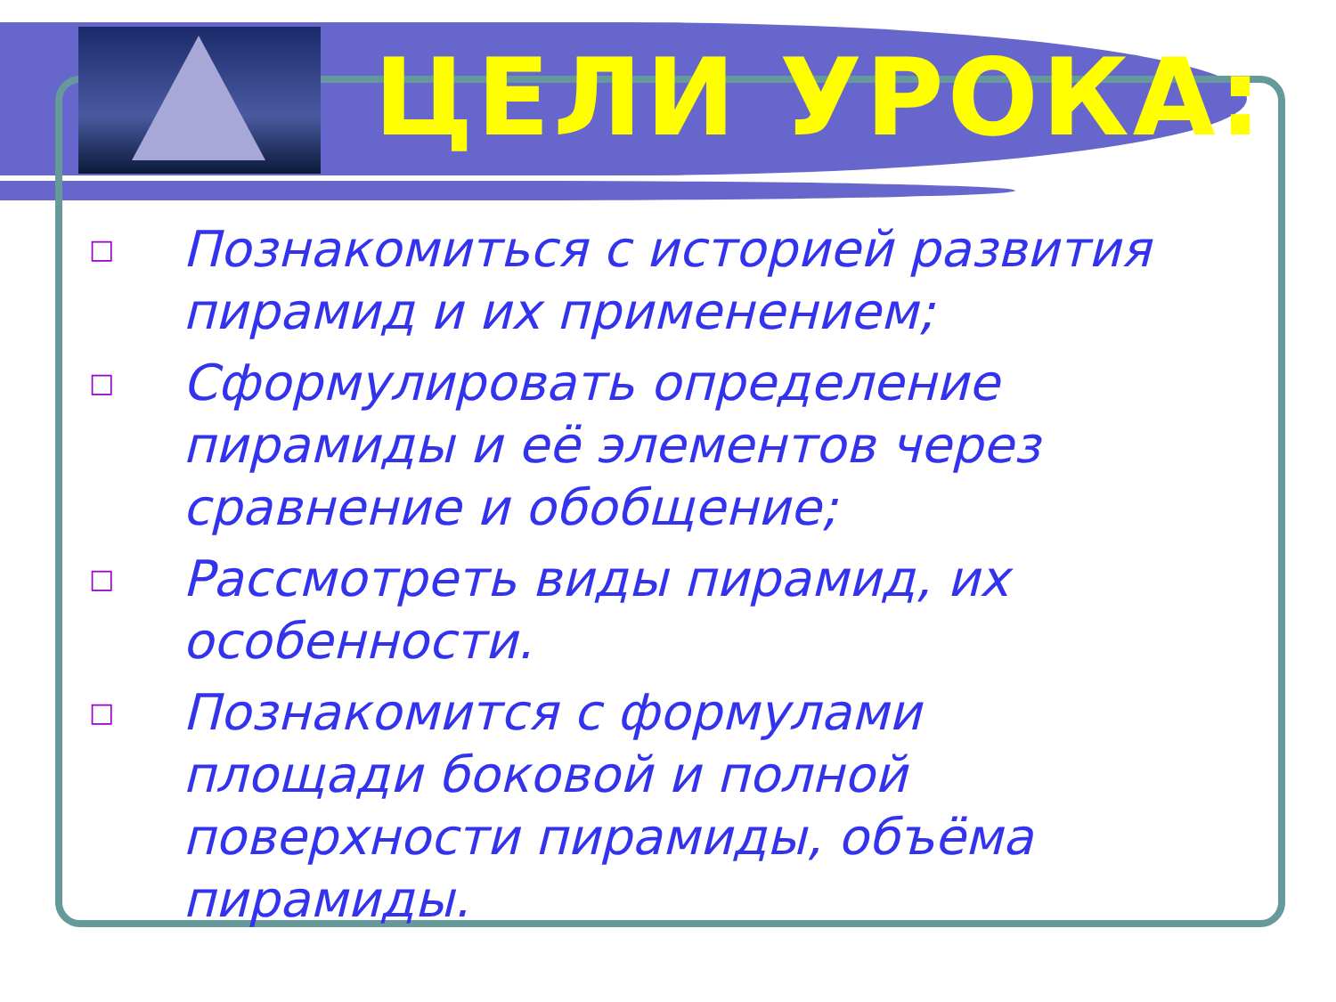ЦЕЛИ УРОКА:
□ Познакомиться с историей развития пирамид и их применением;
□ Сформулировать определение пирамиды и её элементов через сравнение и обобщение;
□ Рассмотреть виды пирамид, их особенности.
□ Познакомится с формулами площади боковой и полной поверхности пирамиды, объёма пирамиды.